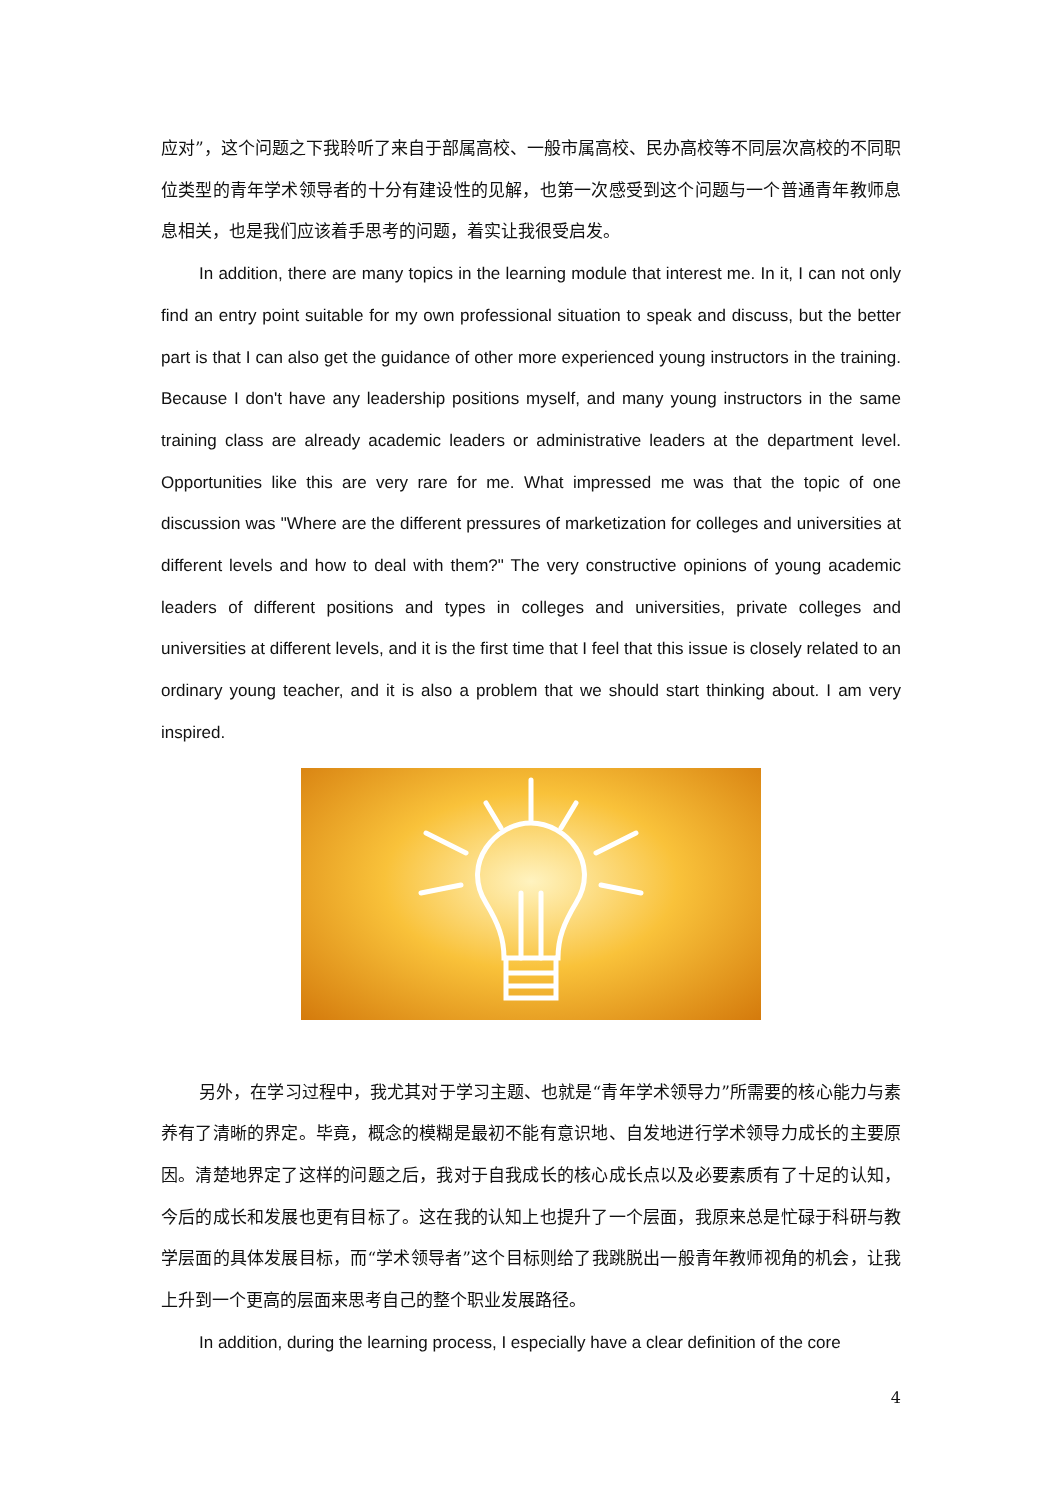应对”，这个问题之下我聆听了来自于部属高校、一般市属高校、民办高校等不同层次高校的不同职位类型的青年学术领导者的十分有建设性的见解，也第一次感受到这个问题与一个普通青年教师息息相关，也是我们应该着手思考的问题，着实让我很受启发。
In addition, there are many topics in the learning module that interest me. In it, I can not only find an entry point suitable for my own professional situation to speak and discuss, but the better part is that I can also get the guidance of other more experienced young instructors in the training. Because I don't have any leadership positions myself, and many young instructors in the same training class are already academic leaders or administrative leaders at the department level. Opportunities like this are very rare for me. What impressed me was that the topic of one discussion was "Where are the different pressures of marketization for colleges and universities at different levels and how to deal with them?" The very constructive opinions of young academic leaders of different positions and types in colleges and universities, private colleges and universities at different levels, and it is the first time that I feel that this issue is closely related to an ordinary young teacher, and it is also a problem that we should start thinking about. I am very inspired.
另外，在学习过程中，我尤其对于学习主题、也就是“青年学术领导力”所需要的核心能力与素养有了清晰的界定。毕竟，概念的模糊是最初不能有意识地、自发地进行学术领导力成长的主要原因。清楚地界定了这样的问题之后，我对于自我成长的核心成长点以及必要素质有了十足的认知，今后的成长和发展也更有目标了。这在我的认知上也提升了一个层面，我原来总是忙碌于科研与教学层面的具体发展目标，而“学术领导者”这个目标则给了我跳脱出一般青年教师视角的机会，让我上升到一个更高的层面来思考自己的整个职业发展路径。
In addition, during the learning process, I especially have a clear definition of the core
4